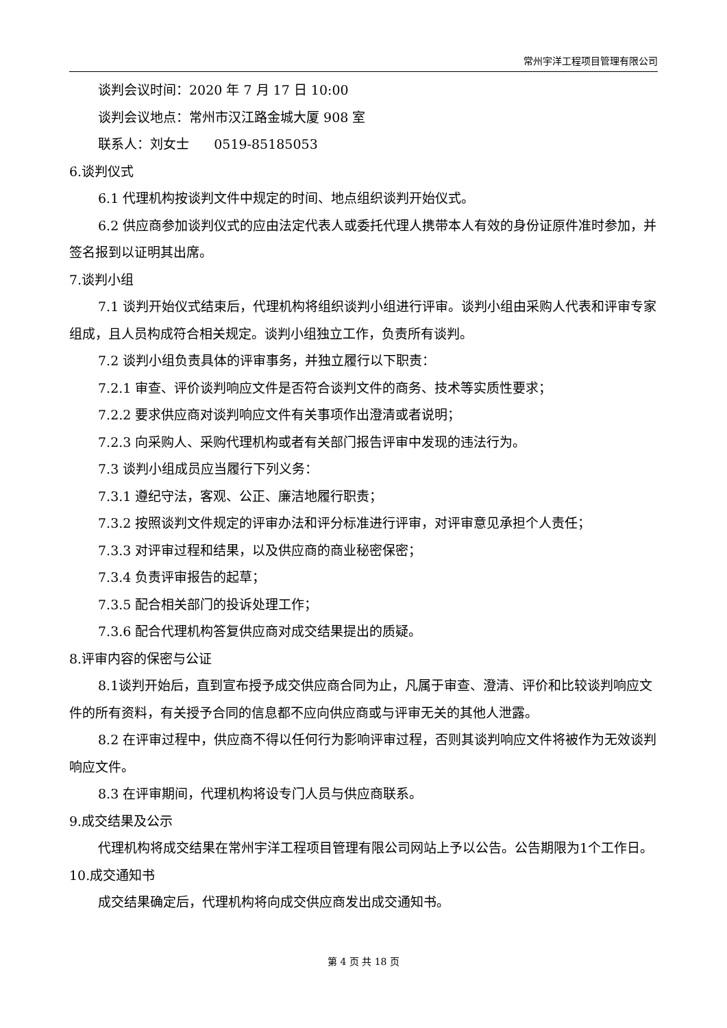常州宇洋工程项目管理有限公司
谈判会议时间：2020 年 7 月 17 日 10:00
谈判会议地点：常州市汉江路金城大厦 908 室
联系人：刘女士 0519-85185053
6.谈判仪式
6.1 代理机构按谈判文件中规定的时间、地点组织谈判开始仪式。
6.2 供应商参加谈判仪式的应由法定代表人或委托代理人携带本人有效的身份证原件准时参加，并签名报到以证明其出席。
7.谈判小组
7.1 谈判开始仪式结束后，代理机构将组织谈判小组进行评审。谈判小组由采购人代表和评审专家组成，且人员构成符合相关规定。谈判小组独立工作，负责所有谈判。
7.2 谈判小组负责具体的评审事务，并独立履行以下职责：
7.2.1 审查、评价谈判响应文件是否符合谈判文件的商务、技术等实质性要求；
7.2.2 要求供应商对谈判响应文件有关事项作出澄清或者说明；
7.2.3 向采购人、采购代理机构或者有关部门报告评审中发现的违法行为。
7.3 谈判小组成员应当履行下列义务：
7.3.1 遵纪守法，客观、公正、廉洁地履行职责；
7.3.2 按照谈判文件规定的评审办法和评分标准进行评审，对评审意见承担个人责任；
7.3.3 对评审过程和结果，以及供应商的商业秘密保密；
7.3.4 负责评审报告的起草；
7.3.5 配合相关部门的投诉处理工作；
7.3.6 配合代理机构答复供应商对成交结果提出的质疑。
8.评审内容的保密与公证
8.1谈判开始后，直到宣布授予成交供应商合同为止，凡属于审查、澄清、评价和比较谈判响应文件的所有资料，有关授予合同的信息都不应向供应商或与评审无关的其他人泄露。
8.2 在评审过程中，供应商不得以任何行为影响评审过程，否则其谈判响应文件将被作为无效谈判响应文件。
8.3 在评审期间，代理机构将设专门人员与供应商联系。
9.成交结果及公示
代理机构将成交结果在常州宇洋工程项目管理有限公司网站上予以公告。公告期限为1个工作日。
10.成交通知书
成交结果确定后，代理机构将向成交供应商发出成交通知书。
第 4 页 共 18 页